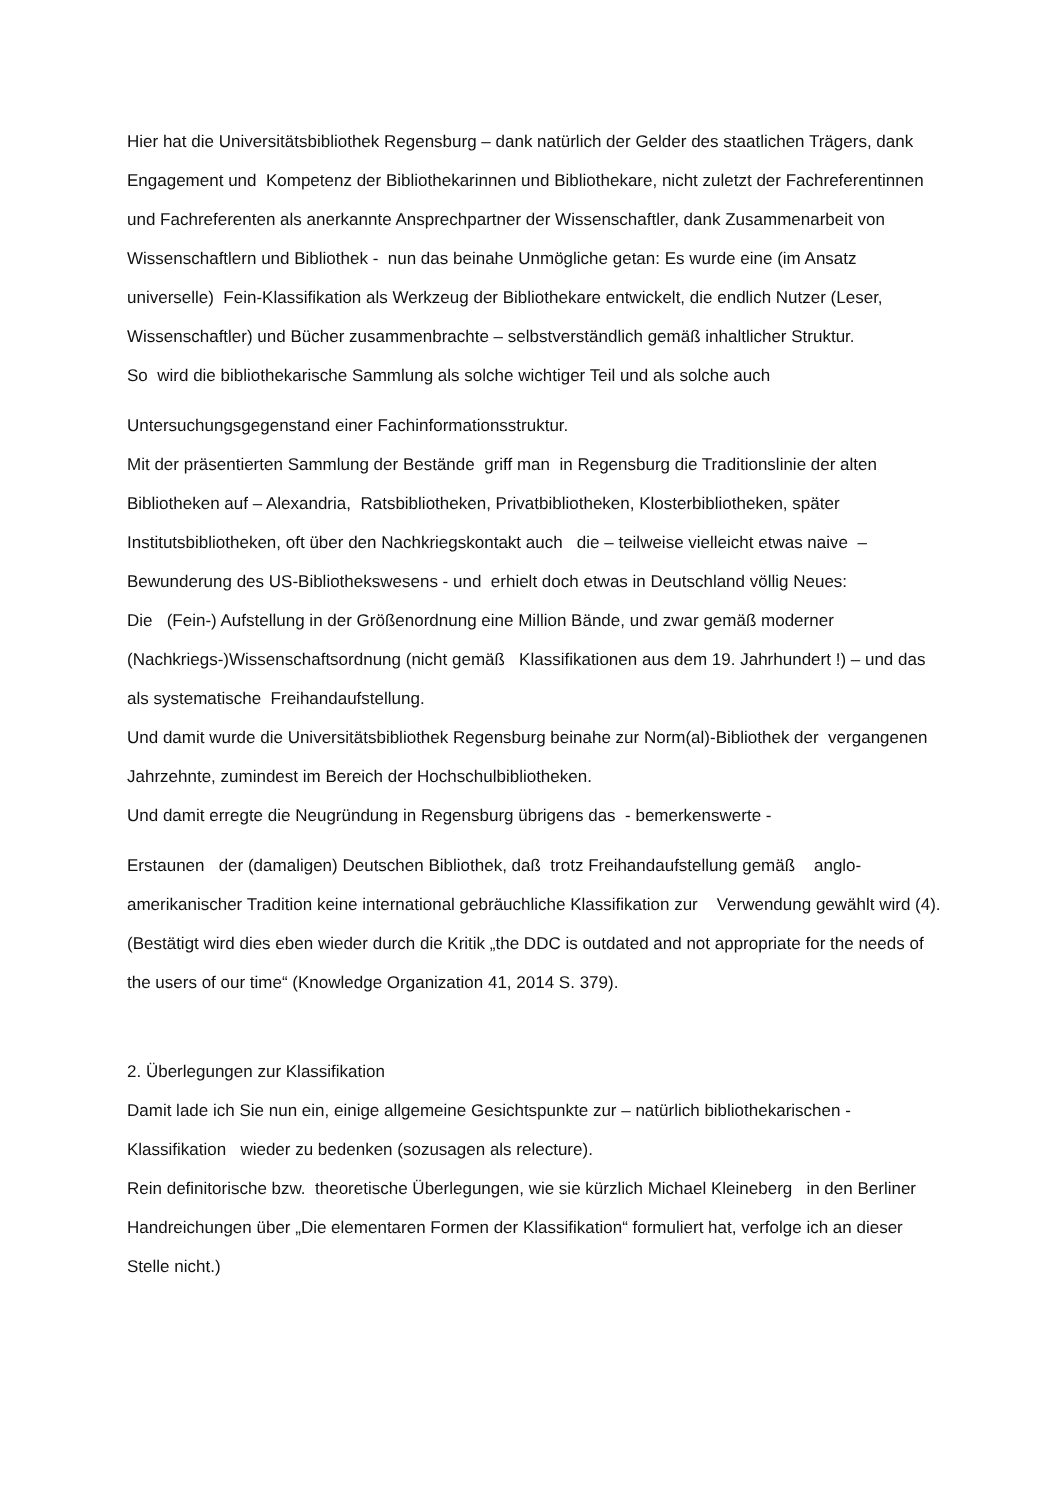Hier hat die Universitätsbibliothek Regensburg – dank natürlich der Gelder des staatlichen Trägers, dank Engagement und Kompetenz der Bibliothekarinnen und Bibliothekare, nicht zuletzt der Fachreferentinnen und Fachreferenten als anerkannte Ansprechpartner der Wissenschaftler, dank Zusammenarbeit von Wissenschaftlern und Bibliothek - nun das beinahe Unmögliche getan: Es wurde eine (im Ansatz universelle) Fein-Klassifikation als Werkzeug der Bibliothekare entwickelt, die endlich Nutzer (Leser, Wissenschaftler) und Bücher zusammenbrachte – selbstverständlich gemäß inhaltlicher Struktur.
So wird die bibliothekarische Sammlung als solche wichtiger Teil und als solche auch
Untersuchungsgegenstand einer Fachinformationsstruktur.
Mit der präsentierten Sammlung der Bestände griff man in Regensburg die Traditionslinie der alten Bibliotheken auf – Alexandria, Ratsbibliotheken, Privatbibliotheken, Klosterbibliotheken, später Institutsbibliotheken, oft über den Nachkriegskontakt auch die – teilweise vielleicht etwas naive – Bewunderung des US-Bibliothekswesens - und erhielt doch etwas in Deutschland völlig Neues:
Die (Fein-) Aufstellung in der Größenordnung eine Million Bände, und zwar gemäß moderner (Nachkriegs-)Wissenschaftsordnung (nicht gemäß Klassifikationen aus dem 19. Jahrhundert !) – und das als systematische Freihandaufstellung.
Und damit wurde die Universitätsbibliothek Regensburg beinahe zur Norm(al)-Bibliothek der vergangenen Jahrzehnte, zumindest im Bereich der Hochschulbibliotheken.
Und damit erregte die Neugründung in Regensburg übrigens das - bemerkenswerte -
Erstaunen der (damaligen) Deutschen Bibliothek, daß trotz Freihandaufstellung gemäß anglo-amerikanischer Tradition keine international gebräuchliche Klassifikation zur Verwendung gewählt wird (4). (Bestätigt wird dies eben wieder durch die Kritik „the DDC is outdated and not appropriate for the needs of the users of our time“ (Knowledge Organization 41, 2014 S. 379).
2. Überlegungen zur Klassifikation
Damit lade ich Sie nun ein, einige allgemeine Gesichtspunkte zur – natürlich bibliothekarischen - Klassifikation wieder zu bedenken (sozusagen als relecture).
Rein definitorische bzw. theoretische Überlegungen, wie sie kürzlich Michael Kleineberg in den Berliner Handreichungen über „Die elementaren Formen der Klassifikation“ formuliert hat, verfolge ich an dieser Stelle nicht.)